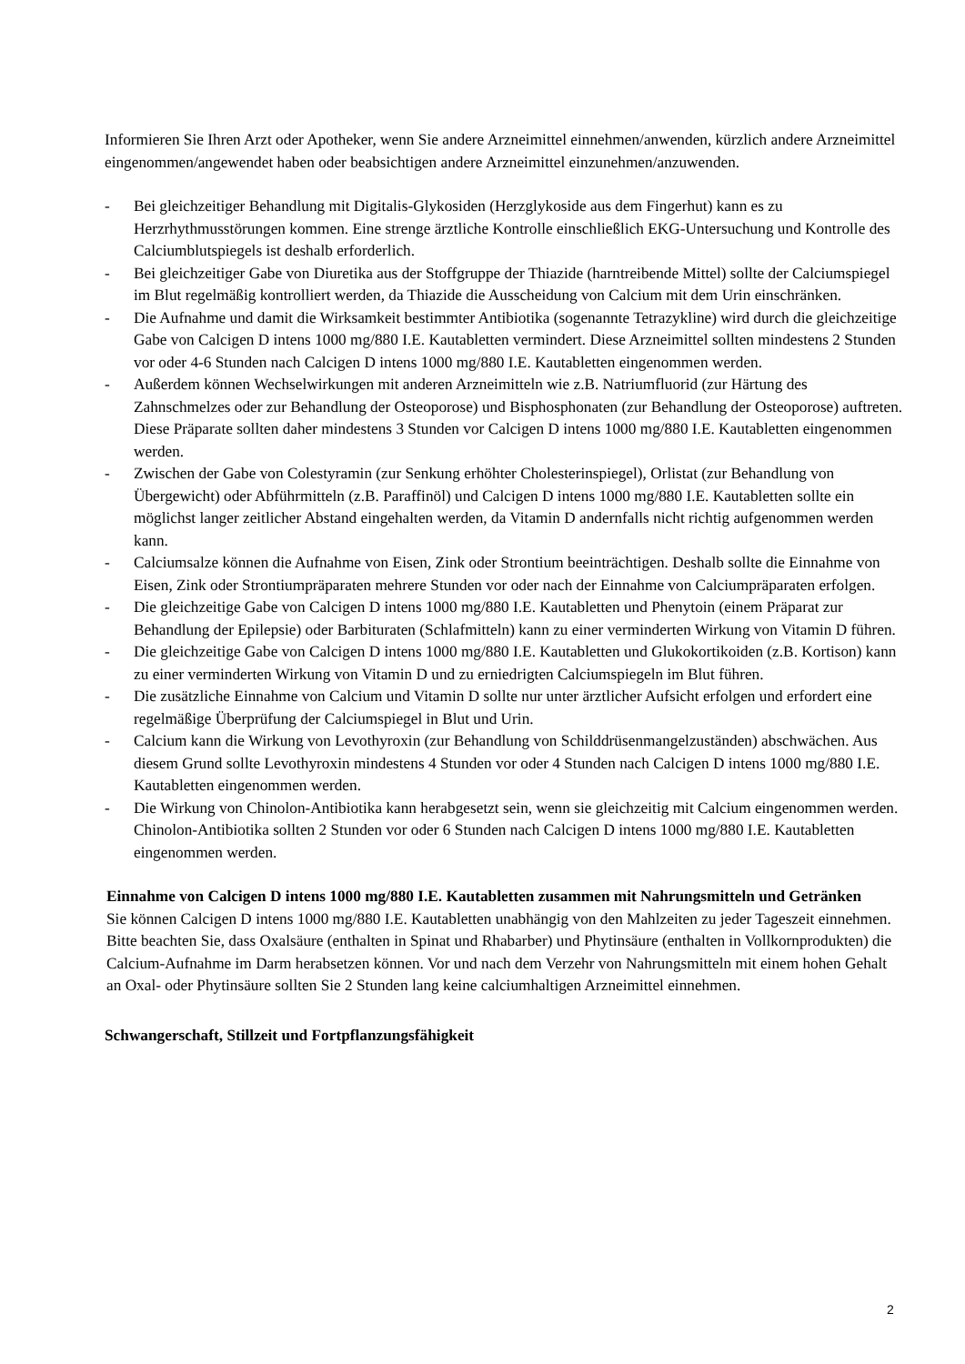Informieren Sie Ihren Arzt oder Apotheker, wenn Sie andere Arzneimittel einnehmen/anwenden, kürzlich andere Arzneimittel eingenommen/angewendet haben oder beabsichtigen andere Arzneimittel einzunehmen/anzuwenden.
- Bei gleichzeitiger Behandlung mit Digitalis-Glykosiden (Herzglykoside aus dem Fingerhut) kann es zu Herzrhythmusstörungen kommen. Eine strenge ärztliche Kontrolle einschließlich EKG-Untersuchung und Kontrolle des Calciumblutspiegels ist deshalb erforderlich.
- Bei gleichzeitiger Gabe von Diuretika aus der Stoffgruppe der Thiazide (harntreibende Mittel) sollte der Calciumspiegel im Blut regelmäßig kontrolliert werden, da Thiazide die Ausscheidung von Calcium mit dem Urin einschränken.
- Die Aufnahme und damit die Wirksamkeit bestimmter Antibiotika (sogenannte Tetrazykline) wird durch die gleichzeitige Gabe von Calcigen D intens 1000 mg/880 I.E. Kautabletten vermindert. Diese Arzneimittel sollten mindestens 2 Stunden vor oder 4-6 Stunden nach Calcigen D intens 1000 mg/880 I.E. Kautabletten eingenommen werden.
- Außerdem können Wechselwirkungen mit anderen Arzneimitteln wie z.B. Natriumfluorid (zur Härtung des Zahnschmelzes oder zur Behandlung der Osteoporose) und Bisphosphonaten (zur Behandlung der Osteoporose) auftreten. Diese Präparate sollten daher mindestens 3 Stunden vor Calcigen D intens 1000 mg/880 I.E. Kautabletten eingenommen werden.
- Zwischen der Gabe von Colestyramin (zur Senkung erhöhter Cholesterinspiegel), Orlistat (zur Behandlung von Übergewicht) oder Abführmitteln (z.B. Paraffinöl) und Calcigen D intens 1000 mg/880 I.E. Kautabletten sollte ein möglichst langer zeitlicher Abstand eingehalten werden, da Vitamin D andernfalls nicht richtig aufgenommen werden kann.
- Calciumsalze können die Aufnahme von Eisen, Zink oder Strontium beeinträchtigen. Deshalb sollte die Einnahme von Eisen, Zink oder Strontiumpräparaten mehrere Stunden vor oder nach der Einnahme von Calciumpräparaten erfolgen.
- Die gleichzeitige Gabe von Calcigen D intens 1000 mg/880 I.E. Kautabletten und Phenytoin (einem Präparat zur Behandlung der Epilepsie) oder Barbituraten (Schlafmitteln) kann zu einer verminderten Wirkung von Vitamin D führen.
- Die gleichzeitige Gabe von Calcigen D intens 1000 mg/880 I.E. Kautabletten und Glukokortikoiden (z.B. Kortison) kann zu einer verminderten Wirkung von Vitamin D und zu erniedrigten Calciumspiegeln im Blut führen.
- Die zusätzliche Einnahme von Calcium und Vitamin D sollte nur unter ärztlicher Aufsicht erfolgen und erfordert eine regelmäßige Überprüfung der Calciumspiegel in Blut und Urin.
- Calcium kann die Wirkung von Levothyroxin (zur Behandlung von Schilddrüsenmangelzuständen) abschwächen. Aus diesem Grund sollte Levothyroxin mindestens 4 Stunden vor oder 4 Stunden nach Calcigen D intens 1000 mg/880 I.E. Kautabletten eingenommen werden.
- Die Wirkung von Chinolon-Antibiotika kann herabgesetzt sein, wenn sie gleichzeitig mit Calcium eingenommen werden. Chinolon-Antibiotika sollten 2 Stunden vor oder 6 Stunden nach Calcigen D intens 1000 mg/880 I.E. Kautabletten eingenommen werden.
Einnahme von Calcigen D intens 1000 mg/880 I.E. Kautabletten zusammen mit Nahrungsmitteln und Getränken
Sie können Calcigen D intens 1000 mg/880 I.E. Kautabletten unabhängig von den Mahlzeiten zu jeder Tageszeit einnehmen.
Bitte beachten Sie, dass Oxalsäure (enthalten in Spinat und Rhabarber) und Phytinsäure (enthalten in Vollkornprodukten) die Calcium-Aufnahme im Darm herabsetzen können. Vor und nach dem Verzehr von Nahrungsmitteln mit einem hohen Gehalt an Oxal- oder Phytinsäure sollten Sie 2 Stunden lang keine calciumhaltigen Arzneimittel einnehmen.
Schwangerschaft, Stillzeit und Fortpflanzungsfähigkeit
2